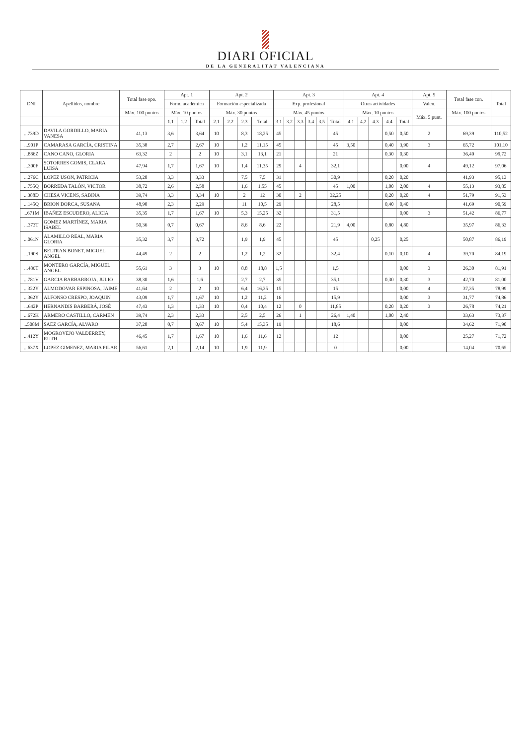DIARI OFICIAL
DE LA GENERALITAT VALENCIANA
| DNI | Apellidos, nombre | Total fase opo. | Apt. 1 | | | Apt. 2 | | | | Apt. 3 | | | | | | Apt. 4 | | | | | Apt. 5 | Total fase con. | Total |
| --- | --- | --- | --- | --- | --- | --- | --- | --- | --- | --- | --- | --- | --- | --- | --- | --- | --- | --- | --- | --- | --- | --- | --- |
| | | | Form. académica | | | Formación especializada | | | | Exp. profesional | | | | | | Otras actividades | | | | | Valen. | | |
| | | Máx. 100 puntos | Máx. 10 puntos | | | Máx. 30 puntos | | | | Máx. 45 puntos | | | | | | Máx. 10 puntos | | | | | Máx. 5 punt. | Máx. 100 puntos | |
| | | | 1.1 | 1.2 | Total | 2.1 | 2.2 | 2.3 | Total | 3.1 | 3.2 | 3.3 | 3.4 | 3.5 | Total | 4.1 | 4.2 | 4.3 | 4.4 | Total | | | |
| ...739D | DAVILA GORDILLO, MARIA VANESA | 41,13 | 3,6 | | 3,64 | 10 | | 8,3 | 18,25 | 45 | | | | | 45 | | | | 0,50 | 0,50 | 2 | 69,39 | 110,52 |
| ...901P | CAMARASA GARCÍA, CRISTINA | 35,38 | 2,7 | | 2,67 | 10 | | 1,2 | 11,15 | 45 | | | | | 45 | 3,50 | | | 0,40 | 3,90 | 3 | 65,72 | 101,10 |
| ...886Z | CANO CANO, GLORIA | 63,32 | 2 | | 2 | 10 | | 3,1 | 13,1 | 21 | | | | | 21 | | | | 0,30 | 0,30 | | 36,40 | 99,72 |
| ...300F | SOTORRES GOMIS, CLARA LUISA | 47,94 | 1,7 | | 1,67 | 10 | | 1,4 | 11,35 | 29 | | 4 | | | 32,1 | | | | | 0,00 | 4 | 49,12 | 97,06 |
| ...276C | LOPEZ USON, PATRICIA | 53,20 | 3,3 | | 3,33 | | | 7,5 | 7,5 | 31 | | | | | 30,9 | | | | 0,20 | 0,20 | | 41,93 | 95,13 |
| ...755Q | BORREDA TALÓN, VICTOR | 38,72 | 2,6 | | 2,58 | | | 1,6 | 1,55 | 45 | | | | | 45 | 1,00 | | | 1,00 | 2,00 | 4 | 55,13 | 93,85 |
| ...388D | CHESA VICENS, SABINA | 39,74 | 3,3 | | 3,34 | 10 | | 2 | 12 | 30 | | 2 | | | 32,25 | | | | 0,20 | 0,20 | 4 | 51,79 | 91,53 |
| ...145Q | BRION DORCA, SUSANA | 48,90 | 2,3 | | 2,29 | | | 11 | 10,5 | 29 | | | | | 28,5 | | | | 0,40 | 0,40 | | 41,69 | 90,59 |
| ...671M | IBAÑEZ ESCUDERO, ALICIA | 35,35 | 1,7 | | 1,67 | 10 | | 5,3 | 15,25 | 32 | | | | | 31,5 | | | | | 0,00 | 3 | 51,42 | 86,77 |
| ...373T | GOMEZ MARTÍNEZ, MARIA ISABEL | 50,36 | 0,7 | | 0,67 | | | 8,6 | 8,6 | 22 | | | | | 21,9 | 4,00 | | | 0,80 | 4,80 | | 35,97 | 86,33 |
| ...061N | ALAMILLO REAL, MARIA GLORIA | 35,32 | 3,7 | | 3,72 | | | 1,9 | 1,9 | 45 | | | | | 45 | | | 0,25 | | 0,25 | | 50,87 | 86,19 |
| ...190S | BELTRAN BONET, MIGUEL ANGEL | 44,49 | 2 | | 2 | | | 1,2 | 1,2 | 32 | | | | | 32,4 | | | | 0,10 | 0,10 | 4 | 39,70 | 84,19 |
| ...486T | MONTERO GARCÍA, MIGUEL ANGEL | 55,61 | 3 | | 3 | 10 | | 8,8 | 18,8 | 1,5 | | | | | 1,5 | | | | | 0,00 | 3 | 26,30 | 81,91 |
| ...781V | GARCIA BARBARROJA, JULIO | 38,30 | 1,6 | | 1,6 | | | 2,7 | 2,7 | 35 | | | | | 35,1 | | | | 0,30 | 0,30 | 3 | 42,70 | 81,00 |
| ...322Y | ALMODOVAR ESPINOSA, JAIME | 41,64 | 2 | | 2 | 10 | | 6,4 | 16,35 | 15 | | | | | 15 | | | | | 0,00 | 4 | 37,35 | 78,99 |
| ...362Y | ALFONSO CRESPO, JOAQUIN | 43,09 | 1,7 | | 1,67 | 10 | | 1,2 | 11,2 | 16 | | | | | 15,9 | | | | | 0,00 | 3 | 31,77 | 74,86 |
| ...642P | HERNANDIS BARBERÁ, JOSÉ | 47,43 | 1,3 | | 1,33 | 10 | | 0,4 | 10,4 | 12 | | 0 | | | 11,85 | | | | 0,20 | 0,20 | 3 | 26,78 | 74,21 |
| ...672K | ARMERO CASTILLO, CARMEN | 39,74 | 2,3 | | 2,33 | | | 2,5 | 2,5 | 26 | | 1 | | | 26,4 | 1,40 | | | 1,00 | 2,40 | | 33,63 | 73,37 |
| ...508M | SAEZ GARCÍA, ALVARO | 37,28 | 0,7 | | 0,67 | 10 | | 5,4 | 15,35 | 19 | | | | | 18,6 | | | | | 0,00 | | 34,62 | 71,90 |
| ...412Y | MOGROVEJO VALDERREY, RUTH | 46,45 | 1,7 | | 1,67 | 10 | | 1,6 | 11,6 | 12 | | | | | 12 | | | | | 0,00 | | 25,27 | 71,72 |
| ...637X | LOPEZ GIMENEZ, MARIA PILAR | 56,61 | 2,1 | | 2,14 | 10 | | 1,9 | 11,9 | | | | | | 0 | | | | | 0,00 | | 14,04 | 70,65 |